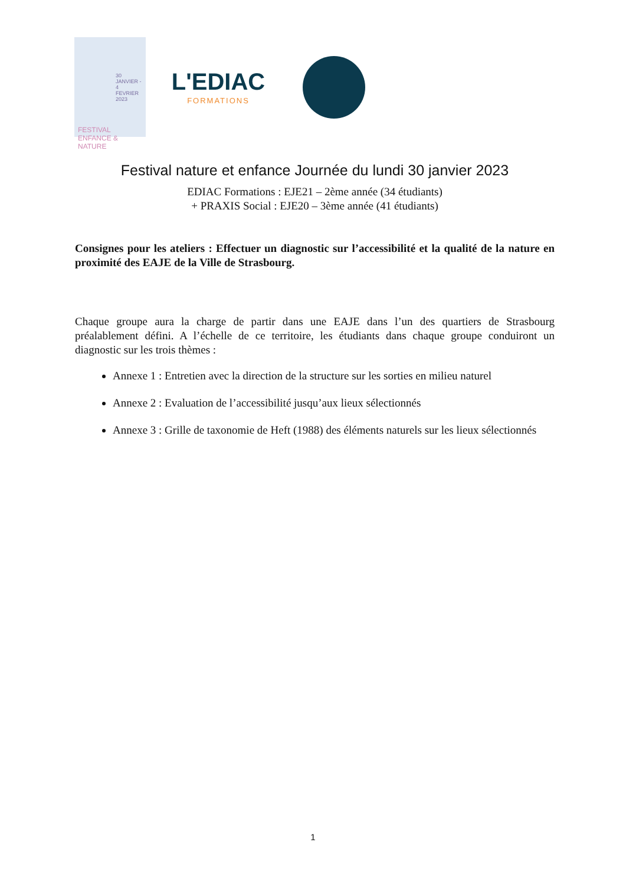30 JANVIER - 4 FEVRIER 2023
FESTIVAL ENFANCE & NATURE
L'EDIAC
FORMATIONS
Festival nature et enfance Journée du lundi 30 janvier 2023
EDIAC Formations : EJE21 – 2ème année (34 étudiants)
+ PRAXIS Social : EJE20 – 3ème année (41 étudiants)
Consignes pour les ateliers : Effectuer un diagnostic sur l’accessibilité et la qualité de la nature en proximité des EAJE de la Ville de Strasbourg.
Chaque groupe aura la charge de partir dans une EAJE dans l’un des quartiers de Strasbourg préalablement défini. A l’échelle de ce territoire, les étudiants dans chaque groupe conduiront un diagnostic sur les trois thèmes :
Annexe 1 : Entretien avec la direction de la structure sur les sorties en milieu naturel
Annexe 2 : Evaluation de l’accessibilité jusqu’aux lieux sélectionnés
Annexe 3 : Grille de taxonomie de Heft (1988) des éléments naturels sur les lieux sélectionnés
1